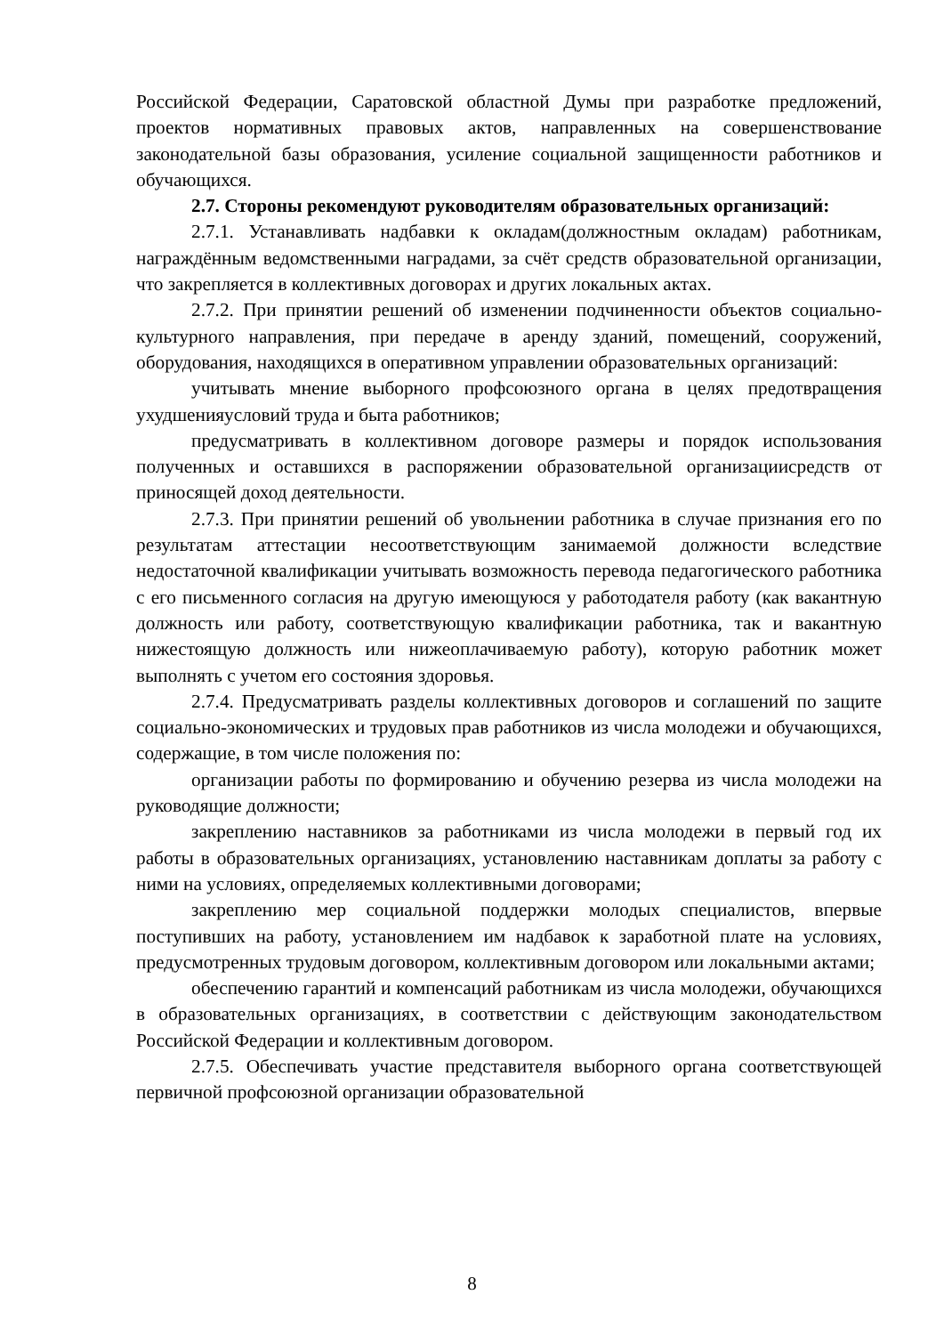Российской Федерации, Саратовской областной Думы при разработке предложений, проектов нормативных правовых актов, направленных на совершенствование законодательной базы образования, усиление социальной защищенности работников и обучающихся.
2.7. Стороны рекомендуют руководителям образовательных организаций:
2.7.1. Устанавливать надбавки к окладам(должностным окладам) работникам, награждённым ведомственными наградами, за счёт средств образовательной организации, что закрепляется в коллективных договорах и других локальных актах.
2.7.2. При принятии решений об изменении подчиненности объектов социально-культурного направления, при передаче в аренду зданий, помещений, сооружений, оборудования, находящихся в оперативном управлении образовательных организаций:
учитывать мнение выборного профсоюзного органа в целях предотвращения ухудшенияусловий труда и быта работников;
предусматривать в коллективном договоре размеры и порядок использования полученных и оставшихся в распоряжении образовательной организациисредств от приносящей доход деятельности.
2.7.3. При принятии решений об увольнении работника в случае признания его по результатам аттестации несоответствующим занимаемой должности вследствие недостаточной квалификации учитывать возможность перевода педагогического работника с его письменного согласия на другую имеющуюся у работодателя работу (как вакантную должность или работу, соответствующую квалификации работника, так и вакантную нижестоящую должность или нижеоплачиваемую работу), которую работник может выполнять с учетом его состояния здоровья.
2.7.4. Предусматривать разделы коллективных договоров и соглашений по защите социально-экономических и трудовых прав работников из числа молодежи и обучающихся, содержащие, в том числе положения по:
организации работы по формированию и обучению резерва из числа молодежи на руководящие должности;
закреплению наставников за работниками из числа молодежи в первый год их работы в образовательных организациях, установлению наставникам доплаты за работу с ними на условиях, определяемых коллективными договорами;
закреплению мер социальной поддержки молодых специалистов, впервые поступивших на работу, установлением им надбавок к заработной плате на условиях, предусмотренных трудовым договором, коллективным договором или локальными актами;
обеспечению гарантий и компенсаций работникам из числа молодежи, обучающихся в образовательных организациях, в соответствии с действующим законодательством Российской Федерации и коллективным договором.
2.7.5. Обеспечивать участие представителя выборного органа соответствующей первичной профсоюзной организации образовательной
8